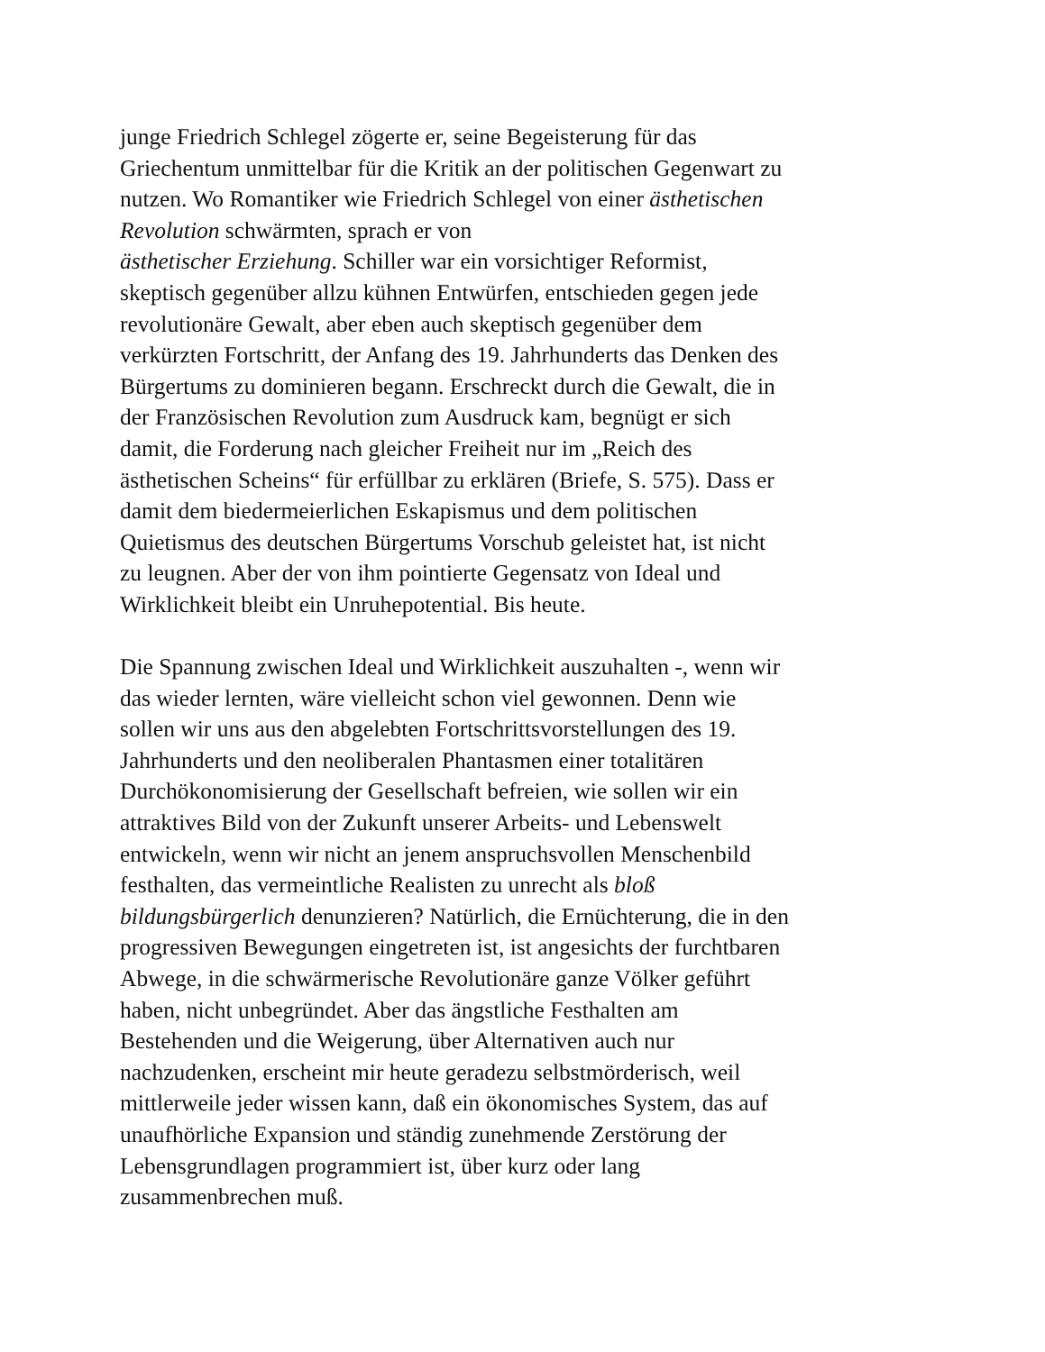junge Friedrich Schlegel zögerte er, seine Begeisterung für das
Griechentum unmittelbar für die Kritik an der politischen Gegenwart zu
nutzen. Wo Romantiker wie Friedrich Schlegel von einer ästhetischen
Revolution schwärmten, sprach er von
ästhetischer Erziehung. Schiller war ein vorsichtiger Reformist,
skeptisch gegenüber allzu kühnen Entwürfen, entschieden gegen jede
revolutionäre Gewalt, aber eben auch skeptisch gegenüber dem
verkürzten Fortschritt, der Anfang des 19. Jahrhunderts das Denken des
Bürgertums zu dominieren begann. Erschreckt durch die Gewalt, die in
der Französischen Revolution zum Ausdruck kam, begnügt er sich
damit, die Forderung nach gleicher Freiheit nur im „Reich des
ästhetischen Scheins“ für erfüllbar zu erklären (Briefe, S. 575). Dass er
damit dem biedermeierlichen Eskapismus und dem politischen
Quietismus des deutschen Bürgertums Vorschub geleistet hat, ist nicht
zu leugnen. Aber der von ihm pointierte Gegensatz von Ideal und
Wirklichkeit bleibt ein Unruhepotential. Bis heute.
Die Spannung zwischen Ideal und Wirklichkeit auszuhalten -, wenn wir
das wieder lernten, wäre vielleicht schon viel gewonnen. Denn wie
sollen wir uns aus den abgelebten Fortschrittsvorstellungen des 19.
Jahrhunderts und den neoliberalen Phantasmen einer totalitären
Durchökonomisierung der Gesellschaft befreien, wie sollen wir ein
attraktives Bild von der Zukunft unserer Arbeits- und Lebenswelt
entwickeln, wenn wir nicht an jenem anspruchsvollen Menschenbild
festhalten, das vermeintliche Realisten zu unrecht als bloß
bildungsbürgerlich denunzieren? Natürlich, die Ernüchterung, die in den
progressiven Bewegungen eingetreten ist, ist angesichts der furchtbaren
Abwege, in die schwärmerische Revolutionäre ganze Völker geführt
haben, nicht unbegründet. Aber das ängstliche Festhalten am
Bestehenden und die Weigerung, über Alternativen auch nur
nachzudenken, erscheint mir heute geradezu selbstmörderisch, weil
mittlerweile jeder wissen kann, daß ein ökonomisches System, das auf
unaufhörliche Expansion und ständig zunehmende Zerstörung der
Lebensgrundlagen programmiert ist, über kurz oder lang
zusammenbrechen muß.